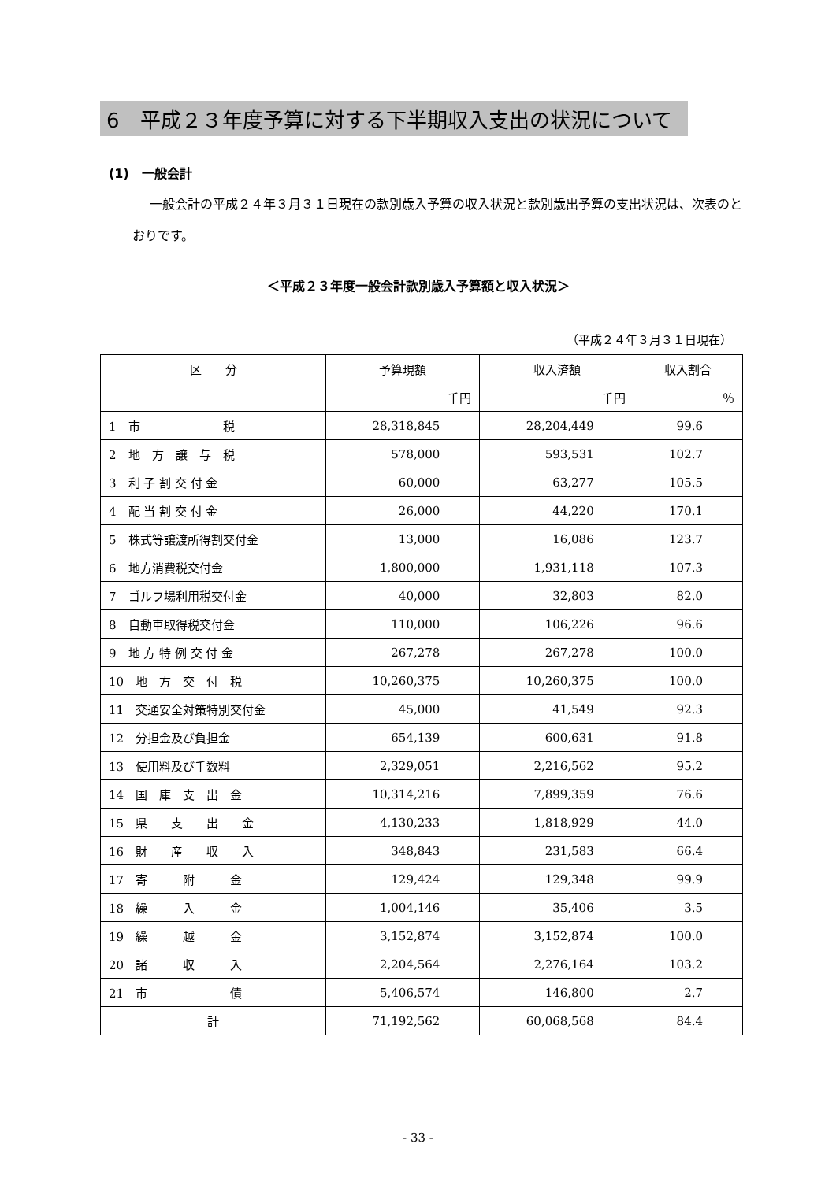6　平成２３年度予算に対する下半期収入支出の状況について
(1)　一般会計
一般会計の平成２４年３月３１日現在の款別歳入予算の収入状況と款別歳出予算の支出状況は、次表のとおりです。
＜平成２３年度一般会計款別歳入予算額と収入状況＞
（平成２４年３月３１日現在）
| 区 分 | 予算現額 | 収入済額 | 収入割合 |
| --- | --- | --- | --- |
| | 千円 | 千円 | ％ |
| 1 市 税 | 28,318,845 | 28,204,449 | 99.6 |
| 2 地 方 譲 与 税 | 578,000 | 593,531 | 102.7 |
| 3 利 子 割 交 付 金 | 60,000 | 63,277 | 105.5 |
| 4 配 当 割 交 付 金 | 26,000 | 44,220 | 170.1 |
| 5 株式等譲渡所得割交付金 | 13,000 | 16,086 | 123.7 |
| 6 地方消費税交付金 | 1,800,000 | 1,931,118 | 107.3 |
| 7 ゴルフ場利用税交付金 | 40,000 | 32,803 | 82.0 |
| 8 自動車取得税交付金 | 110,000 | 106,226 | 96.6 |
| 9 地 方 特 例 交 付 金 | 267,278 | 267,278 | 100.0 |
| 10 地 方 交 付 税 | 10,260,375 | 10,260,375 | 100.0 |
| 11 交通安全対策特別交付金 | 45,000 | 41,549 | 92.3 |
| 12 分担金及び負担金 | 654,139 | 600,631 | 91.8 |
| 13 使用料及び手数料 | 2,329,051 | 2,216,562 | 95.2 |
| 14 国 庫 支 出 金 | 10,314,216 | 7,899,359 | 76.6 |
| 15 県 支 出 金 | 4,130,233 | 1,818,929 | 44.0 |
| 16 財 産 収 入 | 348,843 | 231,583 | 66.4 |
| 17 寄 附 金 | 129,424 | 129,348 | 99.9 |
| 18 繰 入 金 | 1,004,146 | 35,406 | 3.5 |
| 19 繰 越 金 | 3,152,874 | 3,152,874 | 100.0 |
| 20 諸 収 入 | 2,204,564 | 2,276,164 | 103.2 |
| 21 市 債 | 5,406,574 | 146,800 | 2.7 |
| 計 | 71,192,562 | 60,068,568 | 84.4 |
- 33 -